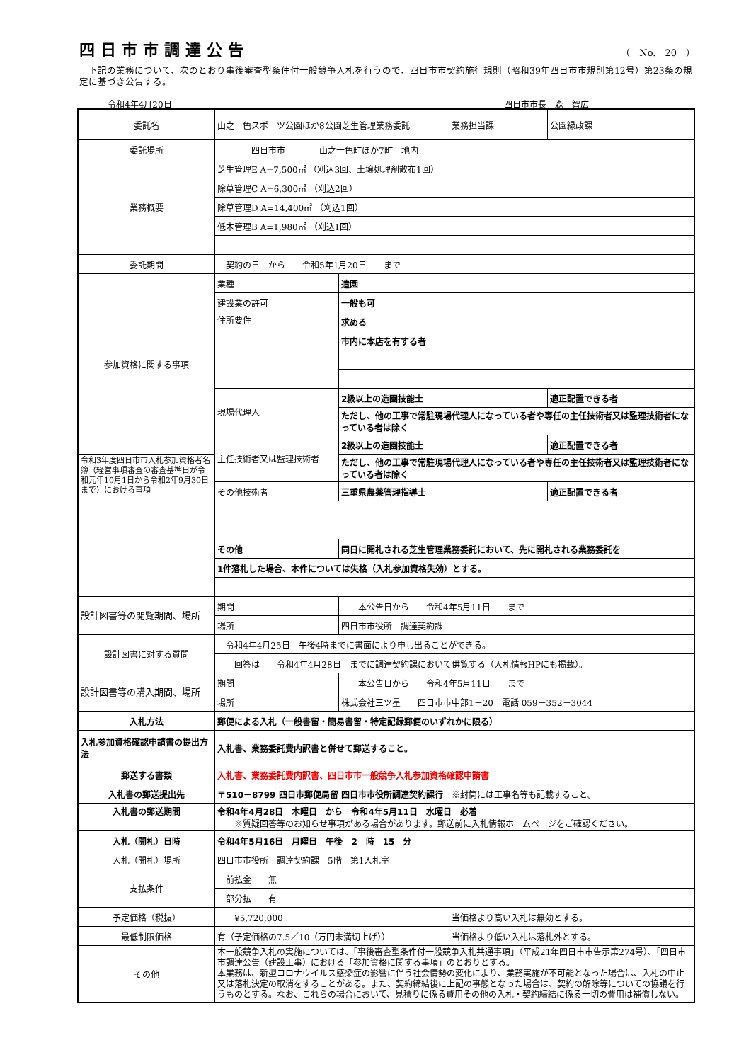四日市市調達公告
（　No.　20　）
　下記の業務について、次のとおり事後審査型条件付一般競争入札を行うので、四日市市契約施行規則（昭和39年四日市市規則第12号）第23条の規定に基づき公告する。
令和4年4月20日 四日市市長　森　智広
| 委託名 | 山之一色スポーツ公園ほか8公園芝生管理業務委託 | | 業務担当課 | 公園緑政課 |
| 委託場所 | 四日市市 山之一色町ほか7町 地内 | | | |
| 業務概要 | 芝生管理E A=7,500㎡ （刈込3回、土壌処理剤散布1回） | | | |
| | 除草管理C A=6,300㎡ （刈込2回） | | | |
| | 除草管理D A=14,400㎡ （刈込1回） | | | |
| | 低木管理B A=1,980㎡ （刈込1回） | | | |
| 委託期間 | 契約の日 から 令和5年1月20日 まで | | | |
| 参加資格に関する事項 | 業種 | 造園 | | |
| | 建設業の許可 | 一般も可 | | |
| | 住所要件 | 求める | | |
| | | 市内に本店を有する者 | | |
| | 現場代理人 | 2級以上の造園技能士 | | 適正配置できる者 |
| | | ただし、他の工事で常駐現場代理人になっている者や専任の主任技術者又は監理技術者になっている者は除く | | |
| | 主任技術者又は監理技術者 | 2級以上の造園技能士 | | 適正配置できる者 |
| 令和3年度四日市市入札参加資格者名簿（経営事項審査の審査基準日が令和元年10月1日から令和2年9月30日まで）における事項 | | ただし、他の工事で常駐現場代理人になっている者や専任の主任技術者又は監理技術者になっている者は除く | | |
| | その他技術者 | 三重県農薬管理指導士 | | 適正配置できる者 |
| | その他 | 同日に開札される芝生管理業務委託において、先に開札される業務委託を | | |
| | 1件落札した場合、本件については失格（入札参加資格失効）とする。 | | | |
| 設計図書等の閲覧期間、場所 | 期間 | 本公告日から 令和4年5月11日 まで | | |
| | 場所 | 四日市市役所 調達契約課 | | |
| 設計図書に対する質問 | 令和4年4月25日 午後4時までに書面により申し出ることができる。 | | | |
| | 回答は 令和4年4月28日 までに調達契約課において供覧する（入札情報HPにも掲載）。 | | | |
| 設計図書等の購入期間、場所 | 期間 | 本公告日から 令和4年5月11日 まで | | |
| | 場所 | 株式会社三ツ星 四日市市中部1－20 電話 059－352－3044 | | |
| 入札方法 | 郵便による入札（一般書留・簡易書留・特定記録郵便のいずれかに限る） | | | |
| 入札参加資格確認申請書の提出方法 | 入札書、業務委託費内訳書と併せて郵送すること。 | | | |
| 郵送する書類 | 入札書、業務委託費内訳書、四日市市一般競争入札参加資格確認申請書 | | | |
| 入札書の郵送提出先 | 〒510－8799 四日市郵便局留 四日市市役所調達契約課行 ※封筒には工事名等も記載すること。 | | | |
| 入札書の郵送期間 | 令和4年4月28日 木曜日 から 令和4年5月11日 水曜日 必着 ※質疑回答等のお知らせ事項がある場合があります。郵送前に入札情報ホームページをご確認ください。 | | | |
| 入札（開札）日時 | 令和4年5月16日 月曜日 午後 2 時 15 分 | | | |
| 入札（開札）場所 | 四日市市役所 調達契約課 5階 第1入札室 | | | |
| 支払条件 | 前払金 無 | | | |
| | 部分払 有 | | | |
| 予定価格（税抜） | ¥5,720,000 | | 当価格より高い入札は無効とする。 | |
| 最低制限価格 | 有（予定価格の7.5／10（万円未満切上げ）） | | 当価格より低い入札は落札外とする。 | |
| その他 | 本一般競争入札の実施については、「事後審査型条件付一般競争入札共通事項」（平成21年四日市市告示第274号）、「四日市市調達公告（建設工事）における「参加資格に関する事項」のとおりとする。 本業務は、新型コロナウイルス感染症の影響に伴う社会情勢の変化により、業務実施が不可能となった場合は、入札の中止又は落札決定の取消をすることがある。また、契約締結後に上記の事態となった場合は、契約の解除等についての協議を行うものとする。なお、これらの場合において、見積りに係る費用その他の入札・契約締結に係る一切の費用は補償しない。 | | | |